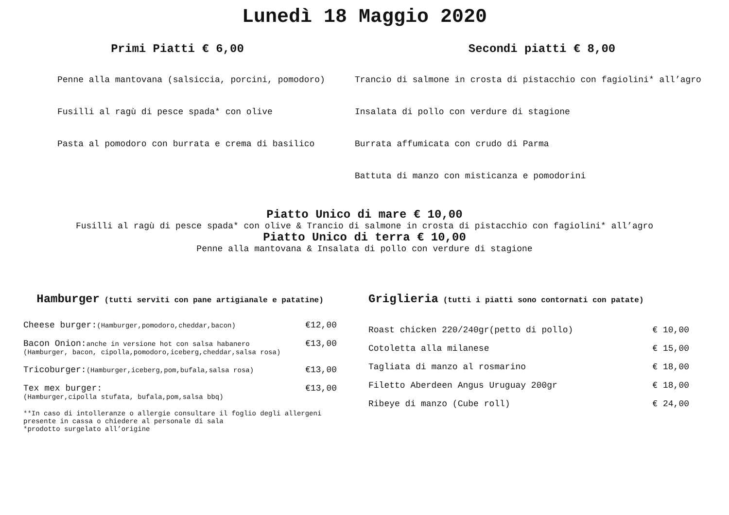Lunedì 18 Maggio 2020
Primi Piatti € 6,00
Penne alla mantovana (salsiccia, porcini, pomodoro)
Fusilli al ragù di pesce spada* con olive
Pasta al pomodoro con burrata e crema di basilico
Secondi piatti € 8,00
Trancio di salmone in crosta di pistacchio con fagiolini* all’agro
Insalata di pollo con verdure di stagione
Burrata affumicata con crudo di Parma
Battuta di manzo con misticanza e pomodorini
Piatto Unico di mare € 10,00
Fusilli al ragù di pesce spada* con olive & Trancio di salmone in crosta di pistacchio con fagiolini* all’agro
Piatto Unico di terra € 10,00
Penne alla mantovana & Insalata di pollo con verdure di stagione
Hamburger (tutti serviti con pane artigianale e patatine)
Cheese burger:(Hamburger,pomodoro,cheddar,bacon) €12,00
Bacon Onion:anche in versione hot con salsa habanero €13,00
(Hamburger, bacon, cipolla,pomodoro,iceberg,cheddar,salsa rosa)
Tricoburger:(Hamburger,iceberg,pom,bufala,salsa rosa) €13,00
Tex mex burger: €13,00
(Hamburger,cipolla stufata, bufala,pom,salsa bbq)
**In caso di intolleranze o allergie consultare il foglio degli allergeni presente in cassa o chiedere al personale di sala
*prodotto surgelato all’origine
Griglieria (tutti i piatti sono contornati con patate)
Roast chicken 220/240gr(petto di pollo) € 10,00
Cotoletta alla milanese € 15,00
Tagliata di manzo al rosmarino € 18,00
Filetto Aberdeen Angus Uruguay 200gr € 18,00
Ribeye di manzo (Cube roll) € 24,00